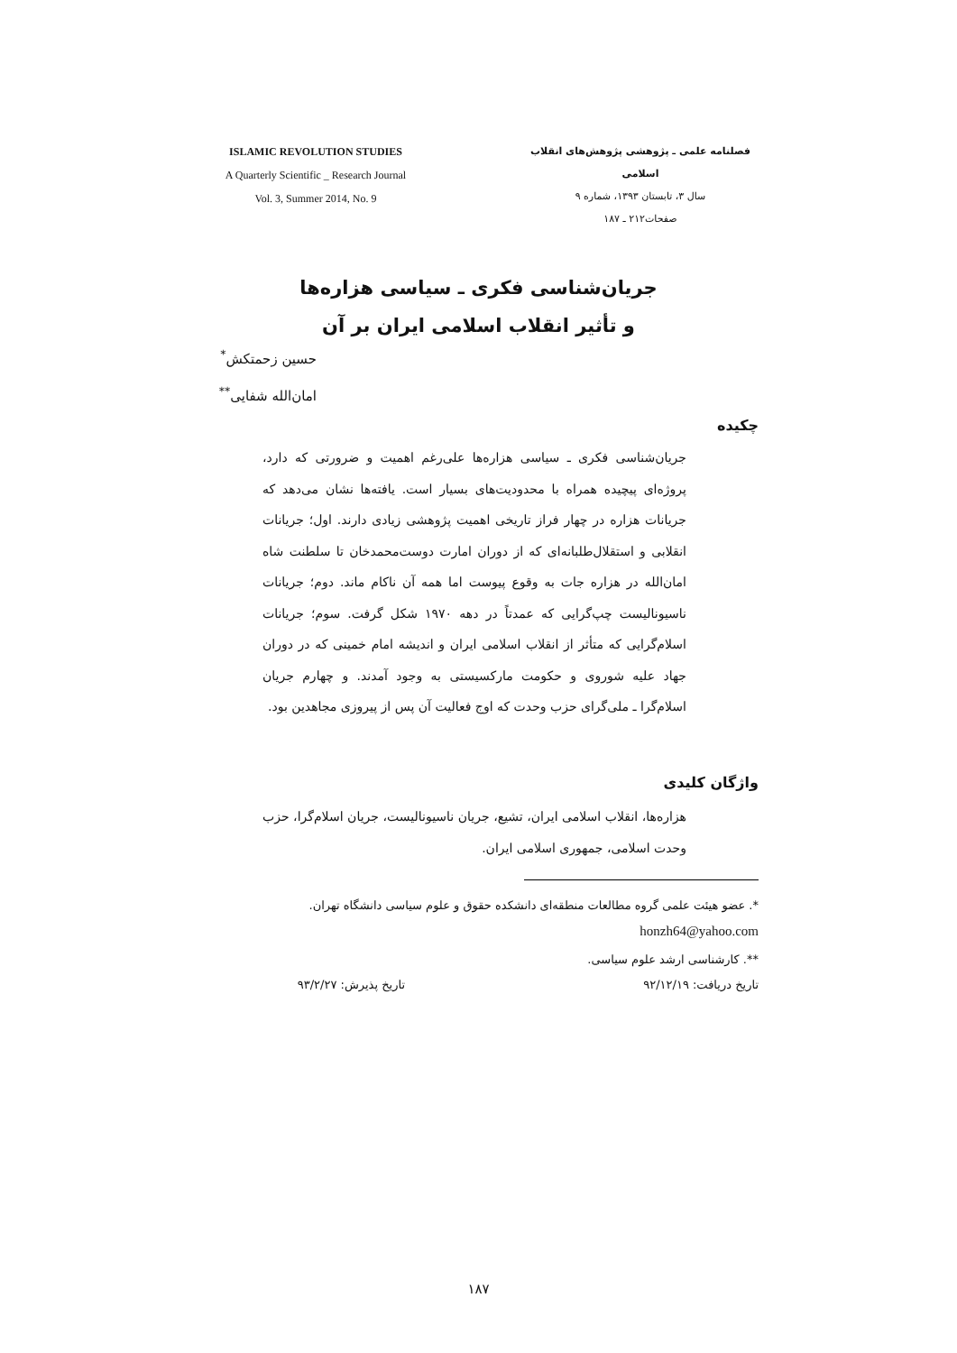ISLAMIC REVOLUTION STUDIES
A Quarterly Scientific _ Research Journal
Vol. 3, Summer 2014, No. 9
فصلنامه علمی ـ پژوهشی پژوهش‌های انقلاب اسلامی
سال ۳، تابستان ۱۳۹۳، شماره ۹
صفحات۲۱۲ ـ ۱۸۷
جریان‌شناسی فکری ـ سیاسی هزاره‌ها
و تأثیر انقلاب اسلامی ایران بر آن
حسین زحمتکش<sup>*</sup>
امان‌الله شفایی<sup>**</sup>
چکیده
جریان‌شناسی فکری ـ سیاسی هزاره‌ها علی‌رغم اهمیت و ضرورتی که دارد، پروژه‌ای پیچیده همراه با محدودیت‌های بسیار است. یافته‌ها نشان می‌دهد که جریانات هزاره در چهار فراز تاریخی اهمیت پژوهشی زیادی دارند. اول؛ جریانات انقلابی و استقلال‌طلبانه‌ای که از دوران امارت دوست‌محمدخان تا سلطنت شاه امان‌الله در هزاره جات به وقوع پیوست اما همه آن ناکام ماند. دوم؛ جریانات ناسیونالیست چپ‌گرایی که عمدتاً در دهه ۱۹۷۰ شکل گرفت. سوم؛ جریانات اسلام‌گرایی که متأثر از انقلاب اسلامی ایران و اندیشه امام خمینی که در دوران جهاد علیه شوروی و حکومت مارکسیستی به وجود آمدند. و چهارم جریان اسلام‌گرا ـ ملی‌گرای حزب وحدت که اوج فعالیت آن پس از پیروزی مجاهدین بود.
واژگان کلیدی
هزاره‌ها، انقلاب اسلامی ایران، تشیع، جریان ناسیونالیست، جریان اسلام‌گرا، حزب وحدت اسلامی، جمهوری اسلامی ایران.
*. عضو هیئت علمی گروه مطالعات منطقه‌ای دانشکده حقوق و علوم سیاسی دانشگاه تهران.
honzh64@yahoo.com
**. کارشناسی ارشد علوم سیاسی.
تاریخ دریافت: ۹۲/۱۲/۱۹ تاریخ پذیرش: ۹۳/۲/۲۷
۱۸۷